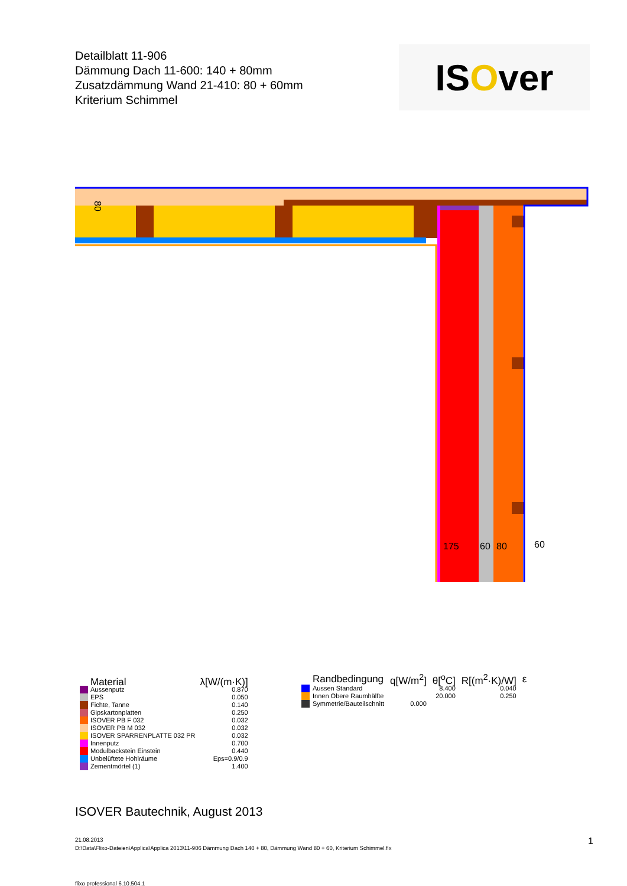Detailblatt 11-906
Dämmung Dach 11-600: 140 + 80mm
Zusatzdämmung Wand 21-410: 80 + 60mm
Kriterium Schimmel
IS O ver
80
175
60
80
60
| | Material | λ[W/(m·K)] |
| | Aussenputz | 0.870 |
| | EPS | 0.050 |
| | Fichte, Tanne | 0.140 |
| | Gipskartonplatten | 0.250 |
| | ISOVER PB F 032 | 0.032 |
| | ISOVER PB M 032 | 0.032 |
| | ISOVER SPARRENPLATTE 032 PR | 0.032 |
| | Innenputz | 0.700 |
| | Modulbackstein Einstein | 0.440 |
| | Unbelüftete Hohlräume | Eps=0.9/0.9 |
| | Zementmörtel (1) | 1.400 |
| | Randbedingung | q[W/m<sup>2</sup>] | θ[<sup>o</sup>C] | R[(m<sup>2</sup>·K)/W] | ε |
| | Aussen Standard | | 8.400 | 0.040 | |
| | Innen Obere Raumhälfte | | 20.000 | 0.250 | |
| | Symmetrie/Bauteilschnitt | 0.000 | | | |
ISOVER Bautechnik, August 2013
21.08.2013
D:\Data\Flixo-Dateien\Applica\Applica 2013\11-906 Dämmung Dach 140 + 80, Dämmung Wand 80 + 60, Kriterium Schimmel.flx
1
flixo professional 6.10.504.1